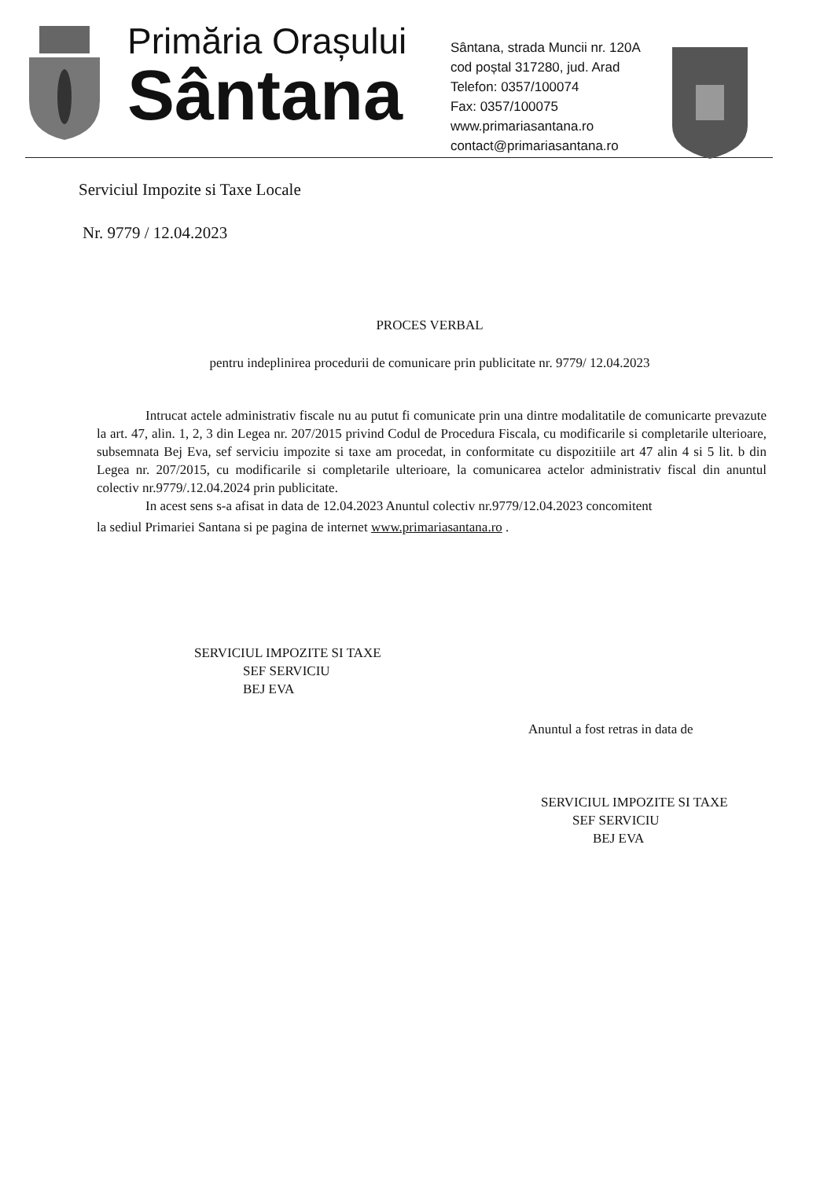Primăria Orașului
Sântana
Sântana, strada Muncii nr. 120A
cod poștal 317280, jud. Arad
Telefon: 0357/100074
Fax: 0357/100075
www.primariasantana.ro
contact@primariasantana.ro
Serviciul Impozite si Taxe Locale
Nr. 9779 / 12.04.2023
PROCES VERBAL
pentru indeplinirea procedurii de comunicare prin publicitate nr. 9779/ 12.04.2023
Intrucat actele administrativ fiscale nu au putut fi comunicate prin una dintre modalitatile de comunicarte prevazute la art. 47, alin. 1, 2, 3 din Legea nr. 207/2015 privind Codul de Procedura Fiscala, cu modificarile si completarile ulterioare, subsemnata Bej Eva, sef serviciu impozite si taxe am procedat, in conformitate cu dispozitiile art 47 alin 4 si 5 lit. b din Legea nr. 207/2015, cu modificarile si completarile ulterioare, la comunicarea actelor administrativ fiscal din anuntul colectiv nr.9779/.12.04.2024 prin publicitate.
In acest sens s-a afisat in data de 12.04.2023 Anuntul colectiv nr.9779/12.04.2023 concomitent
la sediul Primariei Santana si pe pagina de internet www.primariasantana.ro .
SERVICIUL IMPOZITE SI TAXE
SEF SERVICIU
BEJ EVA
Anuntul a fost retras in data de
SERVICIUL IMPOZITE SI TAXE
SEF SERVICIU
BEJ EVA